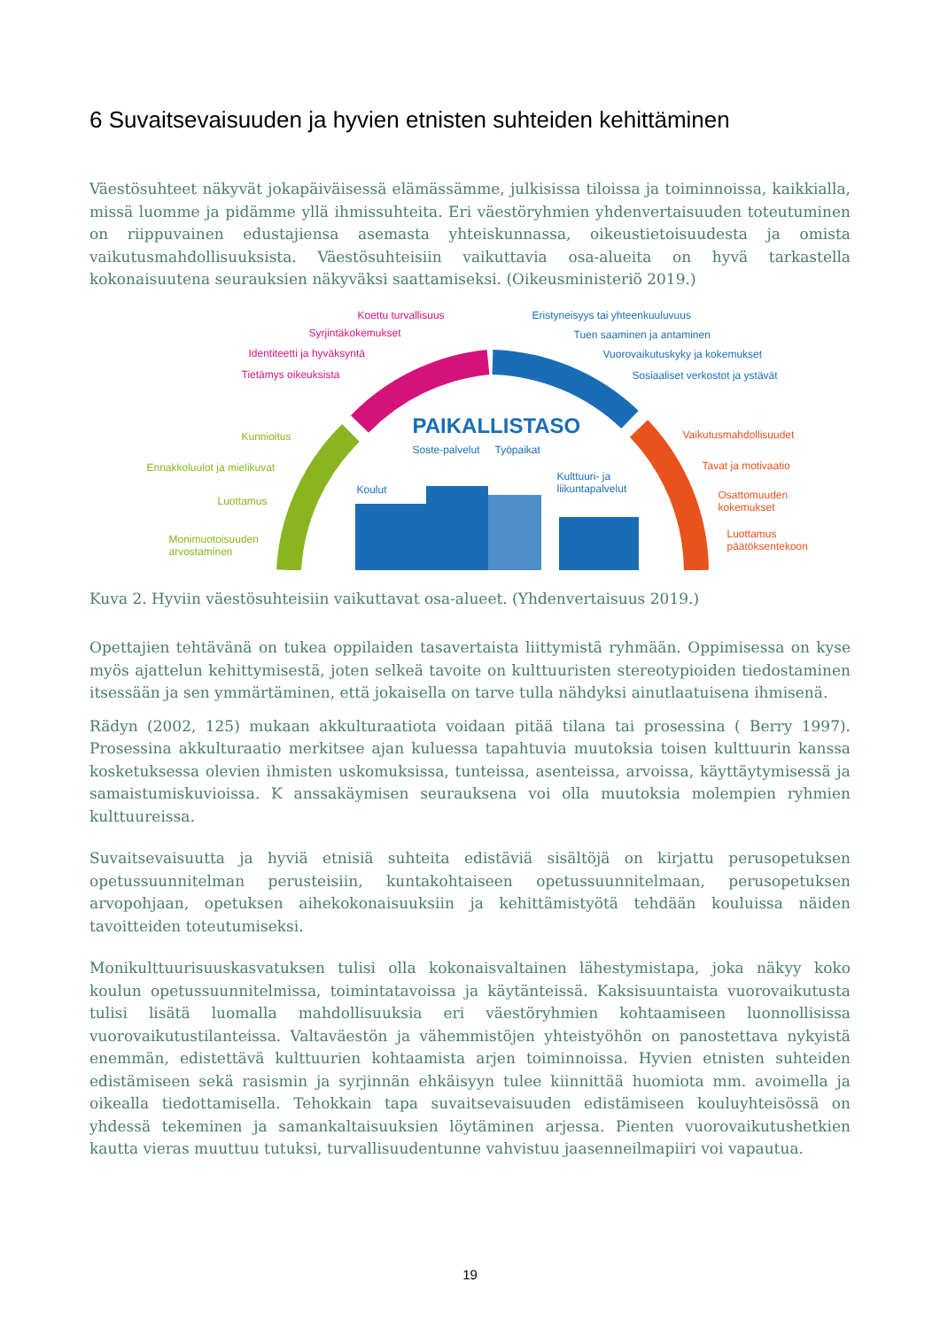6 Suvaitsevaisuuden ja hyvien etnisten suhteiden kehittäminen
Väestösuhteet näkyvät jokapäiväisessä elämässämme, julkisissa tiloissa ja toiminnoissa, kaikkialla, missä luomme ja pidämme yllä ihmissuhteita. Eri väestöryhmien yhdenvertaisuuden toteutuminen on riippuvainen edustajiensa asemasta yhteiskunnassa, oikeustietoisuudesta ja omista vaikutusmahdollisuuksista. Väestösuhteisiin vaikuttavia osa-alueita on hyvä tarkastella kokonaisuutena seurauksien näkyväksi saattamiseksi. (Oikeusministeriö 2019.)
Koettu turvallisuus
Syrjintäkokemukset
Identiteetti ja hyväksyntä
Tietämys oikeuksista
Eristyneisyys tai yhteenkuuluvuus
Tuen saaminen ja antaminen
Vuorovaikutuskyky ja kokemukset
Sosiaaliset verkostot ja ystävät
PAIKALLISTASO
Soste-palvelut Työpaikat
Kulttuuri- ja
liikuntapalvelut Koulut
Kunnioitus
Ennakkoluulot ja mielikuvat
Luottamus
Monimuotoisuuden
arvostaminen
Vaikutusmahdollisuudet
Tavat ja motivaatio
Osattomuuden
kokemukset
Luottamus
päätöksentekoon
Kuva 2. Hyviin väestösuhteisiin vaikuttavat osa-alueet. (Yhdenvertaisuus 2019.)
Opettajien tehtävänä on tukea oppilaiden tasavertaista liittymistä ryhmään. Oppimisessa on kyse myös ajattelun kehittymisestä, joten selkeä tavoite on kulttuuristen stereotypioiden tiedostaminen itsessään ja sen ymmärtäminen, että jokaisella on tarve tulla nähdyksi ainutlaatuisena ihmisenä.
Rädyn (2002, 125) mukaan akkulturaatiota voidaan pitää tilana tai prosessina ( Berry 1997). Prosessina akkulturaatio merkitsee ajan kuluessa tapahtuvia muutoksia toisen kulttuurin kanssa kosketuksessa olevien ihmisten uskomuksissa, tunteissa, asenteissa, arvoissa, käyttäytymisessä ja samaistumiskuvioissa. K anssakäymisen seurauksena voi olla muutoksia molempien ryhmien kulttuureissa.
Suvaitsevaisuutta ja hyviä etnisiä suhteita edistäviä sisältöjä on kirjattu perusopetuksen opetussuunnitelman perusteisiin, kuntakohtaiseen opetussuunnitelmaan, perusopetuksen arvopohjaan, opetuksen aihekokonaisuuksiin ja kehittämistyötä tehdään kouluissa näiden tavoitteiden toteutumiseksi.
Monikulttuurisuuskasvatuksen tulisi olla kokonaisvaltainen lähestymistapa, joka näkyy koko koulun opetussuunnitelmissa, toimintatavoissa ja käytänteissä. Kaksisuuntaista vuorovaikutusta tulisi lisätä luomalla mahdollisuuksia eri väestöryhmien kohtaamiseen luonnollisissa vuorovaikutustilanteissa. Valtaväestön ja vähemmistöjen yhteistyöhön on panostettava nykyistä enemmän, edistettävä kulttuurien kohtaamista arjen toiminnoissa. Hyvien etnisten suhteiden edistämiseen sekä rasismin ja syrjinnän ehkäisyyn tulee kiinnittää huomiota mm. avoimella ja oikealla tiedottamisella. Tehokkain tapa suvaitsevaisuuden edistämiseen kouluyhteisössä on yhdessä tekeminen ja samankaltaisuuksien löytäminen arjessa. Pienten vuorovaikutushetkien kautta vieras muuttuu tutuksi, turvallisuudentunne vahvistuu jaasenneilmapiiri voi vapautua.
19